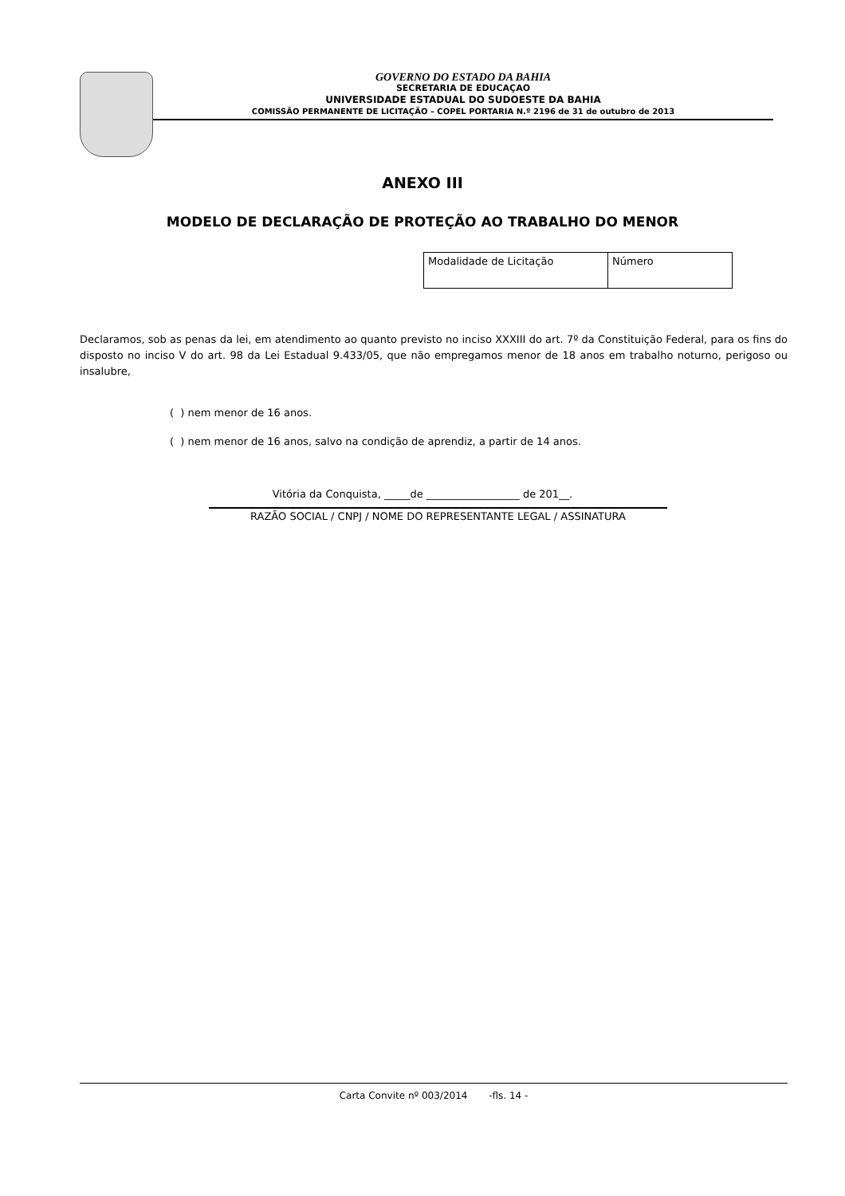GOVERNO DO ESTADO DA BAHIA
SECRETARIA DE EDUCAÇAO
UNIVERSIDADE ESTADUAL DO SUDOESTE DA BAHIA
COMISSÃO PERMANENTE DE LICITAÇÃO – COPEL PORTARIA N.º 2196 de 31 de outubro de 2013
ANEXO III
MODELO DE DECLARAÇÃO DE PROTEÇÃO AO TRABALHO DO MENOR
| Modalidade de Licitação | Número |
Declaramos, sob as penas da lei, em atendimento ao quanto previsto no inciso XXXIII do art. 7º da Constituição Federal, para os fins do disposto no inciso V do art. 98 da Lei Estadual 9.433/05, que não empregamos menor de 18 anos em trabalho noturno, perigoso ou insalubre,
( ) nem menor de 16 anos.
( ) nem menor de 16 anos, salvo na condição de aprendiz, a partir de 14 anos.
Vitória da Conquista, _____de __________________ de 201__.
RAZÃO SOCIAL / CNPJ / NOME DO REPRESENTANTE LEGAL / ASSINATURA
Carta Convite nº 003/2014 -fls. 14 -